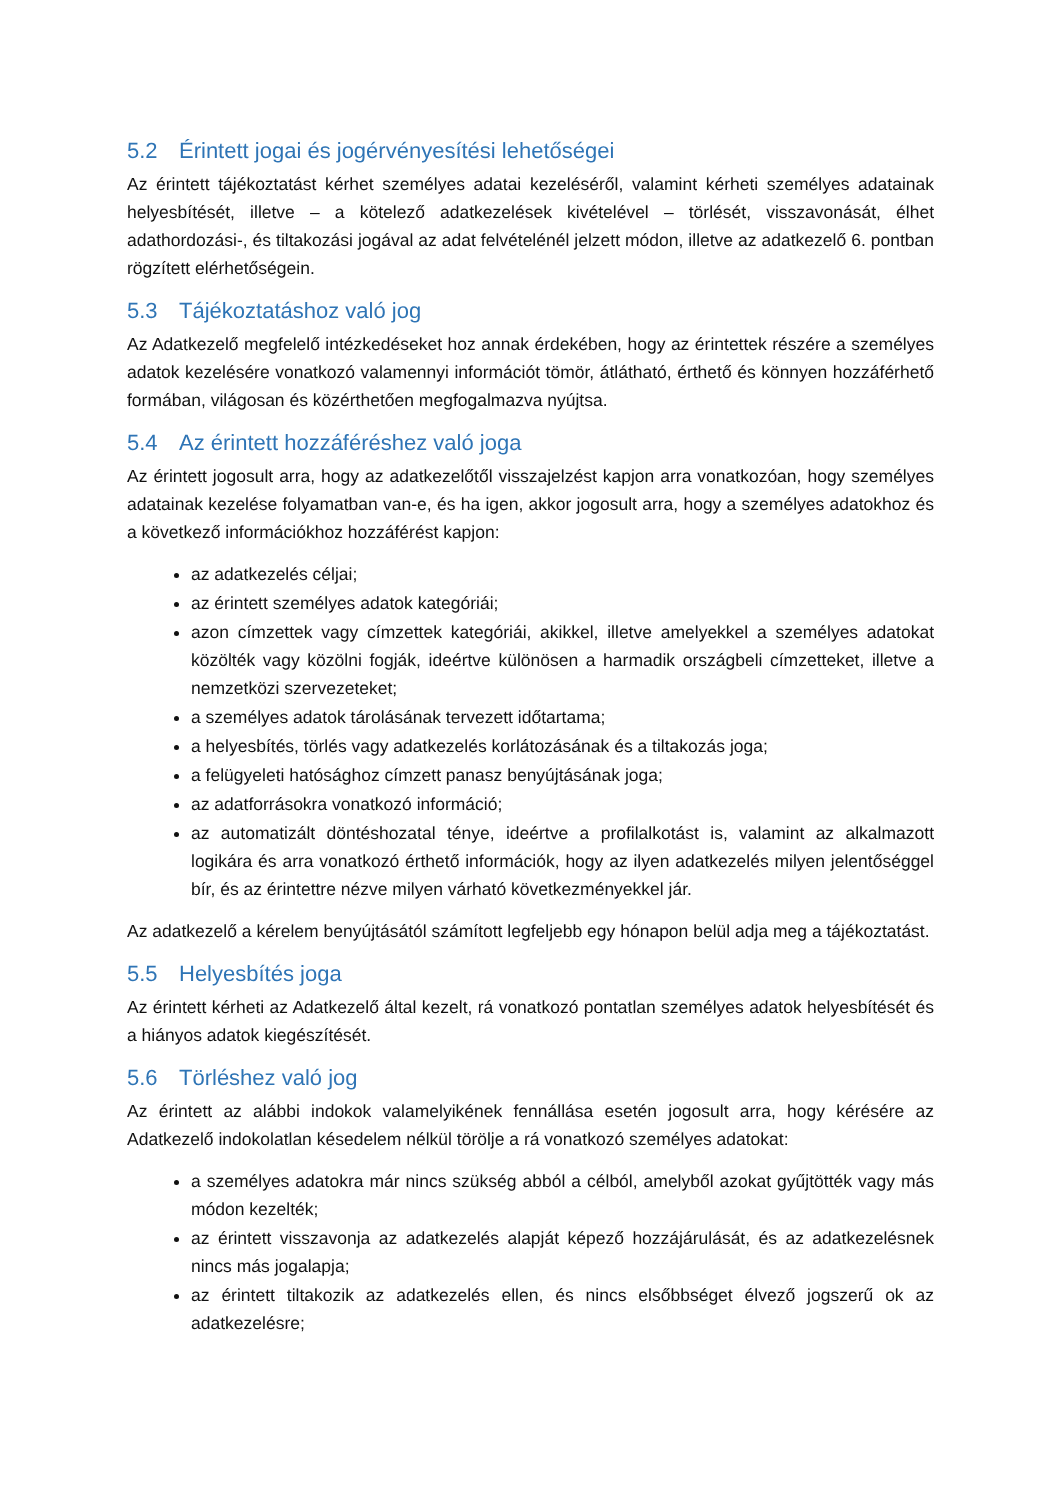5.2 Érintett jogai és jogérvényesítési lehetőségei
Az érintett tájékoztatást kérhet személyes adatai kezeléséről, valamint kérheti személyes adatainak helyesbítését, illetve – a kötelező adatkezelések kivételével – törlését, visszavonását, élhet adathordozási-, és tiltakozási jogával az adat felvételénél jelzett módon, illetve az adatkezelő 6. pontban rögzített elérhetőségein.
5.3 Tájékoztatáshoz való jog
Az Adatkezelő megfelelő intézkedéseket hoz annak érdekében, hogy az érintettek részére a személyes adatok kezelésére vonatkozó valamennyi információt tömör, átlátható, érthető és könnyen hozzáférhető formában, világosan és közérthetően megfogalmazva nyújtsa.
5.4 Az érintett hozzáféréshez való joga
Az érintett jogosult arra, hogy az adatkezelőtől visszajelzést kapjon arra vonatkozóan, hogy személyes adatainak kezelése folyamatban van-e, és ha igen, akkor jogosult arra, hogy a személyes adatokhoz és a következő információkhoz hozzáférést kapjon:
az adatkezelés céljai;
az érintett személyes adatok kategóriái;
azon címzettek vagy címzettek kategóriái, akikkel, illetve amelyekkel a személyes adatokat közölték vagy közölni fogják, ideértve különösen a harmadik országbeli címzetteket, illetve a nemzetközi szervezeteket;
a személyes adatok tárolásának tervezett időtartama;
a helyesbítés, törlés vagy adatkezelés korlátozásának és a tiltakozás joga;
a felügyeleti hatósághoz címzett panasz benyújtásának joga;
az adatforrásokra vonatkozó információ;
az automatizált döntéshozatal ténye, ideértve a profilalkotást is, valamint az alkalmazott logikára és arra vonatkozó érthető információk, hogy az ilyen adatkezelés milyen jelentőséggel bír, és az érintettre nézve milyen várható következményekkel jár.
Az adatkezelő a kérelem benyújtásától számított legfeljebb egy hónapon belül adja meg a tájékoztatást.
5.5 Helyesbítés joga
Az érintett kérheti az Adatkezelő által kezelt, rá vonatkozó pontatlan személyes adatok helyesbítését és a hiányos adatok kiegészítését.
5.6 Törléshez való jog
Az érintett az alábbi indokok valamelyikének fennállása esetén jogosult arra, hogy kérésére az Adatkezelő indokolatlan késedelem nélkül törölje a rá vonatkozó személyes adatokat:
a személyes adatokra már nincs szükség abból a célból, amelyből azokat gyűjtötték vagy más módon kezelték;
az érintett visszavonja az adatkezelés alapját képező hozzájárulását, és az adatkezelésnek nincs más jogalapja;
az érintett tiltakozik az adatkezelés ellen, és nincs elsőbbséget élvező jogszerű ok az adatkezelésre;